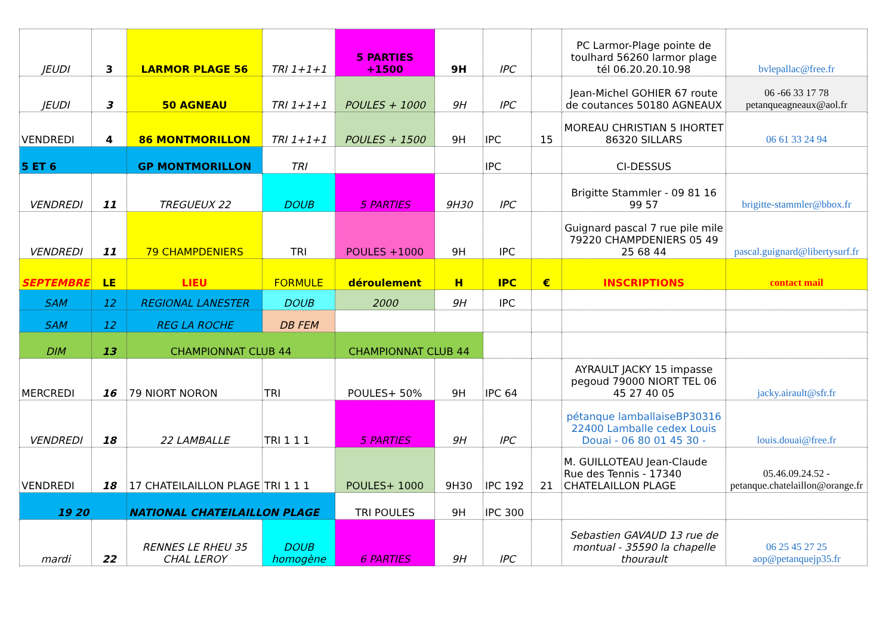| JEUDI | 3 | LARMOR PLAGE 56 | TRI 1+1+1 | 5 PARTIES +1500 | 9H | IPC | | PC Larmor-Plage pointe de toulhard 56260 larmor plage tél 06.20.20.10.98 | bvlepallac@free.fr |
| JEUDI | 3 | 50 AGNEAU | TRI 1+1+1 | POULES + 1000 | 9H | IPC | | Jean-Michel GOHIER 67 route de coutances 50180 AGNEAUX | 06 -66 33 17 78 petanqueagneaux@aol.fr |
| VENDREDI | 4 | 86 MONTMORILLON | TRI 1+1+1 | POULES + 1500 | 9H | IPC | 15 | MOREAU CHRISTIAN 5 IHORTET 86320 SILLARS | 06 61 33 24 94 |
| 5 ET 6 | | GP MONTMORILLON | TRI | | | IPC | | CI-DESSUS | |
| VENDREDI | 11 | TREGUEUX 22 | DOUB | 5 PARTIES | 9H30 | IPC | | Brigitte Stammler - 09 81 16 99 57 | brigitte-stammler@bbox.fr |
| VENDREDI | 11 | 79 CHAMPDENIERS | TRI | POULES +1000 | 9H | IPC | | Guignard pascal 7 rue pile mile 79220 CHAMPDENIERS 05 49 25 68 44 | pascal.guignard@libertysurf.fr |
| SEPTEMBRE | LE | LIEU | FORMULE | déroulement | H | IPC | € | INSCRIPTIONS | contact mail |
| SAM | 12 | REGIONAL LANESTER | DOUB | 2000 | 9H | IPC | | | |
| SAM | 12 | REG LA ROCHE | DB FEM | | | | | | |
| DIM | 13 | CHAMPIONNAT CLUB 44 | | CHAMPIONNAT CLUB 44 | | | | | |
| MERCREDI | 16 | 79 NIORT NORON | TRI | POULES+ 50% | 9H | IPC 64 | | AYRAULT JACKY 15 impasse pegoud 79000 NIORT TEL 06 45 27 40 05 | jacky.airault@sfr.fr |
| VENDREDI | 18 | 22 LAMBALLE | TRI 1 1 1 | 5 PARTIES | 9H | IPC | | pétanque lamballaiseBP30316 22400 Lamballe cedex Louis Douai - 06 80 01 45 30 - | louis.douai@free.fr |
| VENDREDI | 18 | 17 CHATEILAILLON PLAGE | TRI 1 1 1 | POULES+ 1000 | 9H30 | IPC 192 | 21 | M. GUILLOTEAU Jean-Claude Rue des Tennis - 17340 CHATELAILLON PLAGE | 05.46.09.24.52 - petanque.chatelaillon@orange.fr |
| 19 20 | | NATIONAL CHATEILAILLON PLAGE | | TRI POULES | 9H | IPC 300 | | | |
| mardi | 22 | RENNES LE RHEU 35 CHAL LEROY | DOUB homogène | 6 PARTIES | 9H | IPC | | Sebastien GAVAUD 13 rue de montual - 35590 la chapelle thourault | 06 25 45 27 25 aop@petanquejp35.fr |